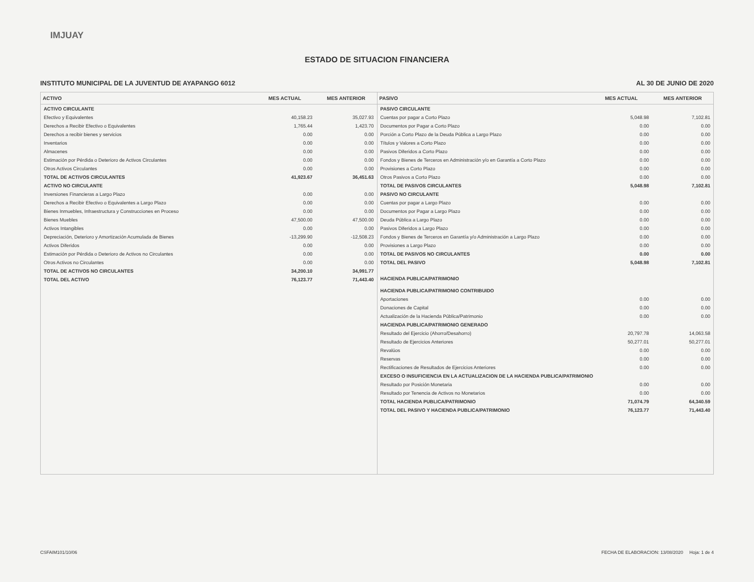IMJUAY
ESTADO DE SITUACION FINANCIERA
INSTITUTO MUNICIPAL DE LA JUVENTUD DE AYAPANGO 6012 AL 30 DE JUNIO DE 2020
| ACTIVO | MES ACTUAL | MES ANTERIOR |
| --- | --- | --- |
| ACTIVO CIRCULANTE | | |
| Efectivo y Equivalentes | 40,158.23 | 35,027.93 |
| Derechos a Recibir Efectivo o Equivalentes | 1,765.44 | 1,423.70 |
| Derechos a recibir bienes y servicios | 0.00 | 0.00 |
| Inventarios | 0.00 | 0.00 |
| Almacenes | 0.00 | 0.00 |
| Estimación por Pérdida o Deterioro de Activos Circulantes | 0.00 | 0.00 |
| Otros Activos Circulantes | 0.00 | 0.00 |
| TOTAL DE ACTIVOS CIRCULANTES | 41,923.67 | 36,451.63 |
| ACTIVO NO CIRCULANTE | | |
| Inversiones Financieras a Largo Plazo | 0.00 | 0.00 |
| Derechos a Recibir Efectivo o Equivalentes a Largo Plazo | 0.00 | 0.00 |
| Bienes Inmuebles, Infraestructura y Construcciones en Proceso | 0.00 | 0.00 |
| Bienes Muebles | 47,500.00 | 47,500.00 |
| Activos Intangibles | 0.00 | 0.00 |
| Depreciación, Deterioro y Amortización Acumulada de Bienes | -13,299.90 | -12,508.23 |
| Activos Diferidos | 0.00 | 0.00 |
| Estimación por Pérdida o Deterioro de Activos no Circulantes | 0.00 | 0.00 |
| Otros Activos no Circulantes | 0.00 | 0.00 |
| TOTAL DE ACTIVOS NO CIRCULANTES | 34,200.10 | 34,991.77 |
| TOTAL DEL ACTIVO | 76,123.77 | 71,443.40 |
| PASIVO | MES ACTUAL | MES ANTERIOR |
| --- | --- | --- |
| PASIVO CIRCULANTE | | |
| Cuentas por pagar a Corto Plazo | 5,048.98 | 7,102.81 |
| Documentos por Pagar a Corto Plazo | 0.00 | 0.00 |
| Porción a Corto Plazo de la Deuda Pública a Largo Plazo | 0.00 | 0.00 |
| Títulos y Valores a Corto Plazo | 0.00 | 0.00 |
| Pasivos Diferidos a Corto Plazo | 0.00 | 0.00 |
| Fondos y Bienes de Terceros en Administración y/o en Garantía a Corto Plazo | 0.00 | 0.00 |
| Provisiones a Corto Plazo | 0.00 | 0.00 |
| Otros Pasivos a Corto Plazo | 0.00 | 0.00 |
| TOTAL DE PASIVOS CIRCULANTES | 5,048.98 | 7,102.81 |
| PASIVO NO CIRCULANTE | | |
| Cuentas por pagar a Largo Plazo | 0.00 | 0.00 |
| Documentos por Pagar a Largo Plazo | 0.00 | 0.00 |
| Deuda Pública a Largo Plazo | 0.00 | 0.00 |
| Pasivos Diferidos a Largo Plazo | 0.00 | 0.00 |
| Fondos y Bienes de Terceros en Garantía y/o Administración a Largo Plazo | 0.00 | 0.00 |
| Provisiones a Largo Plazo | 0.00 | 0.00 |
| TOTAL DE PASIVOS NO CIRCULANTES | 0.00 | 0.00 |
| TOTAL DEL PASIVO | 5,048.98 | 7,102.81 |
| HACIENDA PUBLICA/PATRIMONIO | | |
| HACIENDA PUBLICA/PATRIMONIO CONTRIBUIDO | | |
| Aportaciones | 0.00 | 0.00 |
| Donaciones de Capital | 0.00 | 0.00 |
| Actualización de la Hacienda Pública/Patrimonio | 0.00 | 0.00 |
| HACIENDA PUBLICA/PATRIMONIO GENERADO | | |
| Resultado del Ejercicio (Ahorro/Desahorro) | 20,797.78 | 14,063.58 |
| Resultado de Ejercicios Anteriores | 50,277.01 | 50,277.01 |
| Revalúos | 0.00 | 0.00 |
| Reservas | 0.00 | 0.00 |
| Rectificaciones de Resultados de Ejercicios Anteriores | 0.00 | 0.00 |
| EXCESO O INSUFICIENCIA EN LA ACTUALIZACION DE LA HACIENDA PUBLICA/PATRIMONIO | | |
| Resultado por Posición Monetaria | 0.00 | 0.00 |
| Resultado por Tenencia de Activos no Monetarios | 0.00 | 0.00 |
| TOTAL HACIENDA PUBLICA/PATRIMONIO | 71,074.79 | 64,340.59 |
| TOTAL DEL PASIVO Y HACIENDA PUBLICA/PATRIMONIO | 76,123.77 | 71,443.40 |
CSFAIM101/10/06 FECHA DE ELABORACION: 13/08/2020 Hoja: 1 de 4